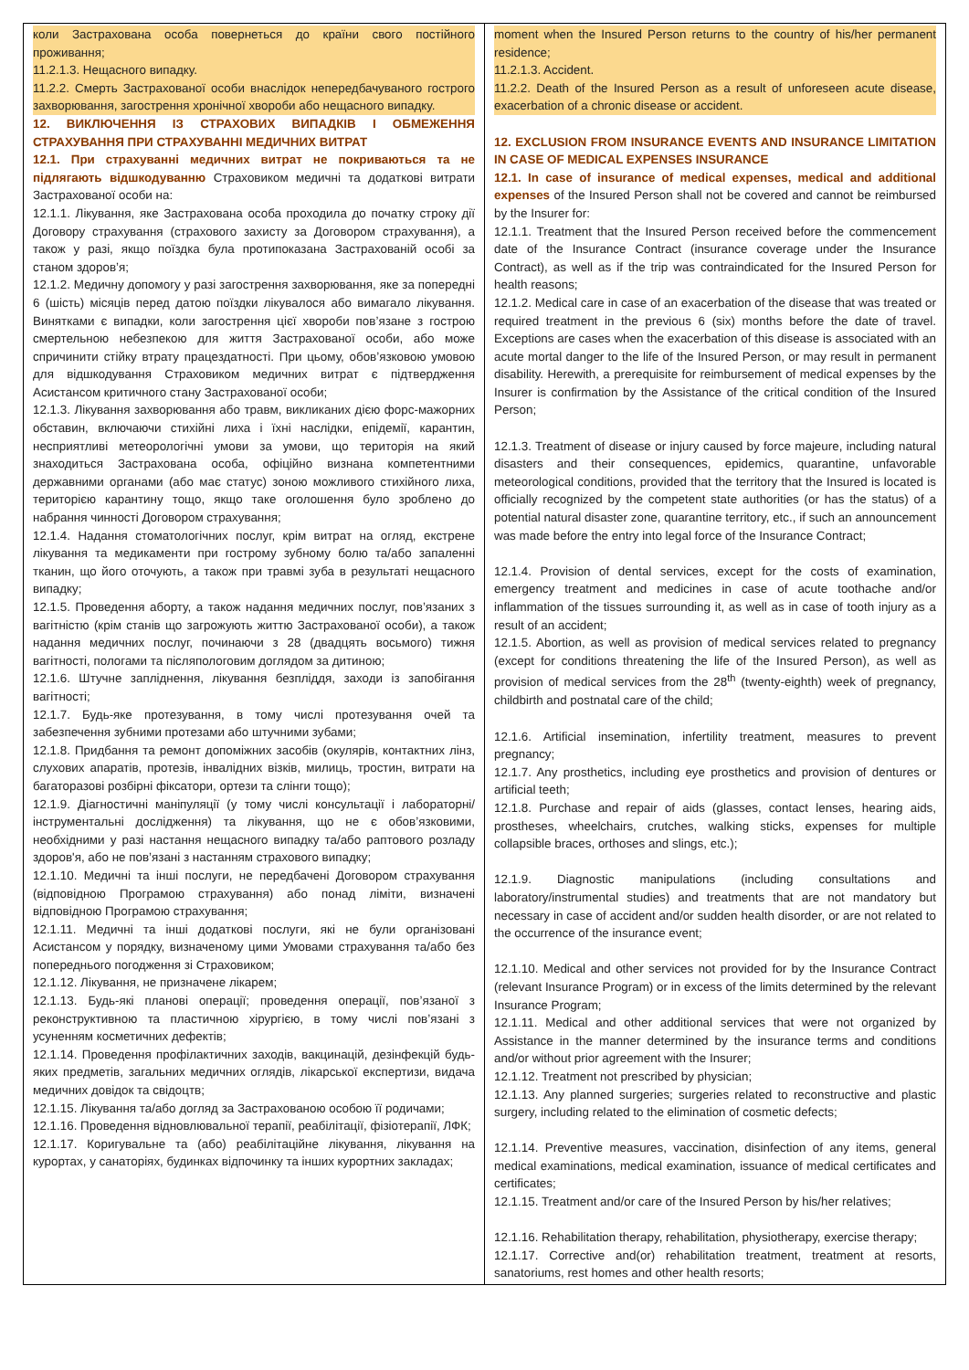| коли Застрахована особа повернеться до країни свого постійного проживання; 11.2.1.3. Нещасного випадку. 11.2.2. Смерть Застрахованої особи внаслідок непередбачуваного гострого захворювання, загострення хронічної хвороби або нещасного випадку. 12. ВИКЛЮЧЕННЯ ІЗ СТРАХОВИХ ВИПАДКІВ І ОБМЕЖЕННЯ СТРАХУВАННЯ ПРИ СТРАХУВАННІ МЕДИЧНИХ ВИТРАТ 12.1. При страхуванні медичних витрат не покриваються та не підлягають відшкодуванню Страховиком медичні та додаткові витрати Застрахованої особи на: 12.1.1. Лікування, яке Застрахована особа проходила до початку строку дії Договору страхування (страхового захисту за Договором страхування), а також у разі, якщо поїздка була протипоказана Застрахованій особі за станом здоров’я; 12.1.2. Медичну допомогу у разі загострення захворювання, яке за попередні 6 (шість) місяців перед датою поїздки лікувалося або вимагало лікування. Винятками є випадки, коли загострення цієї хвороби пов’язане з гострою смертельною небезпекою для життя Застрахованої особи, або може спричинити стійку втрату працездатності. При цьому, обов’язковою умовою для відшкодування Страховиком медичних витрат є підтвердження Асистансом критичного стану Застрахованої особи; 12.1.3. Лікування захворювання або травм, викликаних дією форс-мажорних обставин, включаючи стихійні лиха і їхні наслідки, епідемії, карантин, несприятливі метеорологічні умови за умови, що територія на який знаходиться Застрахована особа, офіційно визнана компетентними державними органами (або має статус) зоною можливого стихійного лиха, територією карантину тощо, якщо таке оголошення було зроблено до набрання чинності Договором страхування; 12.1.4. Надання стоматологічних послуг, крім витрат на огляд, екстрене лікування та медикаменти при гострому зубному болю та/або запаленні тканин, що його оточують, а також при травмі зуба в результаті нещасного випадку; 12.1.5. Проведення аборту, а також надання медичних послуг, пов’язаних з вагітністю (крім станів що загрожують життю Застрахованої особи), а також надання медичних послуг, починаючи з 28 (двадцять восьмого) тижня вагітності, пологами та післяпологовим доглядом за дитиною; 12.1.6. Штучне запліднення, лікування безпліддя, заходи із запобігання вагітності; 12.1.7. Будь-яке протезування, в тому числі протезування очей та забезпечення зубними протезами або штучними зубами; 12.1.8. Придбання та ремонт допоміжних засобів (окулярів, контактних лінз, слухових апаратів, протезів, інвалідних візків, милиць, тростин, витрати на багаторазові розбірні фіксатори, ортези та слінги тощо); 12.1.9. Діагностичні маніпуляції (у тому числі консультації і лабораторні/інструментальні дослідження) та лікування, що не є обов’язковими, необхідними у разі настання нещасного випадку та/або раптового розладу здоров'я, або не пов’язані з настанням страхового випадку; 12.1.10. Медичні та інші послуги, не передбачені Договором страхування (відповідною Програмою страхування) або понад ліміти, визначені відповідною Програмою страхування; 12.1.11. Медичні та інші додаткові послуги, які не були організовані Асистансом у порядку, визначеному цими Умовами страхування та/або без попереднього погодження зі Страховиком; 12.1.12. Лікування, не призначене лікарем; 12.1.13. Будь-які планові операції; проведення операції, пов’язаної з реконструктивною та пластичною хірургією, в тому числі пов’язані з усуненням косметичних дефектів; 12.1.14. Проведення профілактичних заходів, вакцинацій, дезінфекцій будь-яких предметів, загальних медичних оглядів, лікарської експертизи, видача медичних довідок та свідоцтв; 12.1.15. Лікування та/або догляд за Застрахованою особою її родичами; 12.1.16. Проведення відновлювальної терапії, реабілітації, фізіотерапії, ЛФК; 12.1.17. Коригувальне та (або) реабілітаційне лікування, лікування на курортах, у санаторіях, будинках відпочинку та інших курортних закладах; | moment when the Insured Person returns to the country of his/her permanent residence; 11.2.1.3. Accident. 11.2.2. Death of the Insured Person as a result of unforeseen acute disease, exacerbation of a chronic disease or accident. 12. EXCLUSION FROM INSURANCE EVENTS AND INSURANCE LIMITATION IN CASE OF MEDICAL EXPENSES INSURANCE 12.1. In case of insurance of medical expenses, medical and additional expenses of the Insured Person shall not be covered and cannot be reimbursed by the Insurer for: 12.1.1. Treatment that the Insured Person received before the commencement date of the Insurance Contract (insurance coverage under the Insurance Contract), as well as if the trip was contraindicated for the Insured Person for health reasons; 12.1.2. Medical care in case of an exacerbation of the disease that was treated or required treatment in the previous 6 (six) months before the date of travel. Exceptions are cases when the exacerbation of this disease is associated with an acute mortal danger to the life of the Insured Person, or may result in permanent disability. Herewith, a prerequisite for reimbursement of medical expenses by the Insurer is confirmation by the Assistance of the critical condition of the Insured Person; 12.1.3. Treatment of disease or injury caused by force majeure, including natural disasters and their consequences, epidemics, quarantine, unfavorable meteorological conditions, provided that the territory that the Insured is located is officially recognized by the competent state authorities (or has the status) of a potential natural disaster zone, quarantine territory, etc., if such an announcement was made before the entry into legal force of the Insurance Contract; 12.1.4. Provision of dental services, except for the costs of examination, emergency treatment and medicines in case of acute toothache and/or inflammation of the tissues surrounding it, as well as in case of tooth injury as a result of an accident; 12.1.5. Abortion, as well as provision of medical services related to pregnancy (except for conditions threatening the life of the Insured Person), as well as provision of medical services from the 28<sup>th</sup> (twenty-eighth) week of pregnancy, childbirth and postnatal care of the child; 12.1.6. Artificial insemination, infertility treatment, measures to prevent pregnancy; 12.1.7. Any prosthetics, including eye prosthetics and provision of dentures or artificial teeth; 12.1.8. Purchase and repair of aids (glasses, contact lenses, hearing aids, prostheses, wheelchairs, crutches, walking sticks, expenses for multiple collapsible braces, orthoses and slings, etc.); 12.1.9. Diagnostic manipulations (including consultations and laboratory/instrumental studies) and treatments that are not mandatory but necessary in case of accident and/or sudden health disorder, or are not related to the occurrence of the insurance event; 12.1.10. Medical and other services not provided for by the Insurance Contract (relevant Insurance Program) or in excess of the limits determined by the relevant Insurance Program; 12.1.11. Medical and other additional services that were not organized by Assistance in the manner determined by the insurance terms and conditions and/or without prior agreement with the Insurer; 12.1.12. Treatment not prescribed by physician; 12.1.13. Any planned surgeries; surgeries related to reconstructive and plastic surgery, including related to the elimination of cosmetic defects; 12.1.14. Preventive measures, vaccination, disinfection of any items, general medical examinations, medical examination, issuance of medical certificates and certificates; 12.1.15. Treatment and/or care of the Insured Person by his/her relatives; 12.1.16. Rehabilitation therapy, rehabilitation, physiotherapy, exercise therapy; 12.1.17. Corrective and(or) rehabilitation treatment, treatment at resorts, sanatoriums, rest homes and other health resorts; |